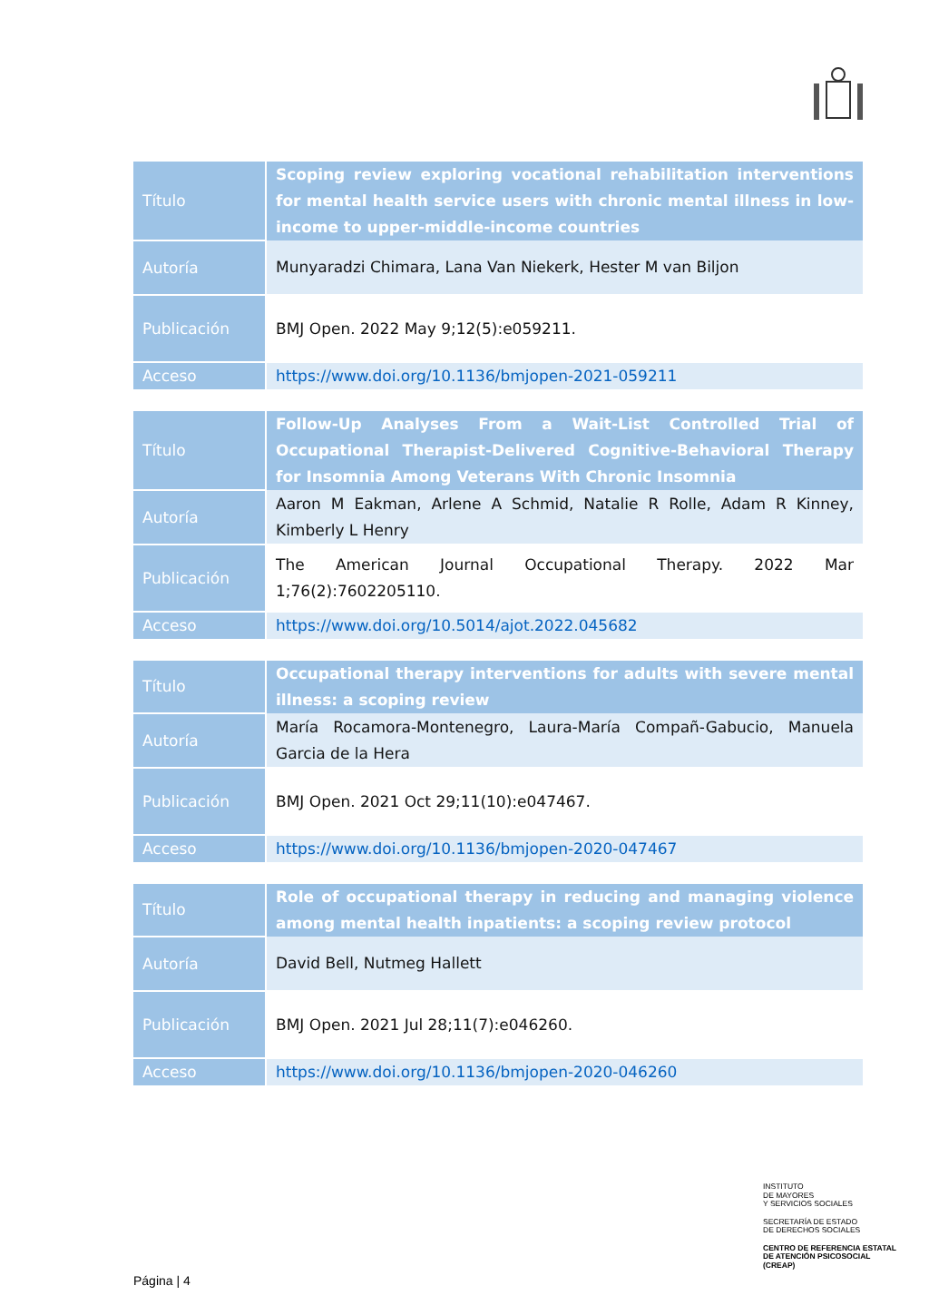| Título | Scoping review exploring vocational rehabilitation interventions for mental health service users with chronic mental illness in low-income to upper-middle-income countries |
| Autoría | Munyaradzi Chimara, Lana Van Niekerk, Hester M van Biljon |
| Publicación | BMJ Open. 2022 May 9;12(5):e059211. |
| Acceso | https://www.doi.org/10.1136/bmjopen-2021-059211 |
| Título | Follow-Up Analyses From a Wait-List Controlled Trial of Occupational Therapist-Delivered Cognitive-Behavioral Therapy for Insomnia Among Veterans With Chronic Insomnia |
| Autoría | Aaron M Eakman, Arlene A Schmid, Natalie R Rolle, Adam R Kinney, Kimberly L Henry |
| Publicación | The American Journal Occupational Therapy. 2022 Mar 1;76(2):7602205110. |
| Acceso | https://www.doi.org/10.5014/ajot.2022.045682 |
| Título | Occupational therapy interventions for adults with severe mental illness: a scoping review |
| Autoría | María Rocamora-Montenegro, Laura-María Compañ-Gabucio, Manuela Garcia de la Hera |
| Publicación | BMJ Open. 2021 Oct 29;11(10):e047467. |
| Acceso | https://www.doi.org/10.1136/bmjopen-2020-047467 |
| Título | Role of occupational therapy in reducing and managing violence among mental health inpatients: a scoping review protocol |
| Autoría | David Bell, Nutmeg Hallett |
| Publicación | BMJ Open. 2021 Jul 28;11(7):e046260. |
| Acceso | https://www.doi.org/10.1136/bmjopen-2020-046260 |
INSTITUTO
DE MAYORES
Y SERVICIOS SOCIALES
SECRETARÍA DE ESTADO
DE DERECHOS SOCIALES
CENTRO DE REFERENCIA ESTATAL
DE ATENCIÓN PSICOSOCIAL
(CREAP)
Página | 4